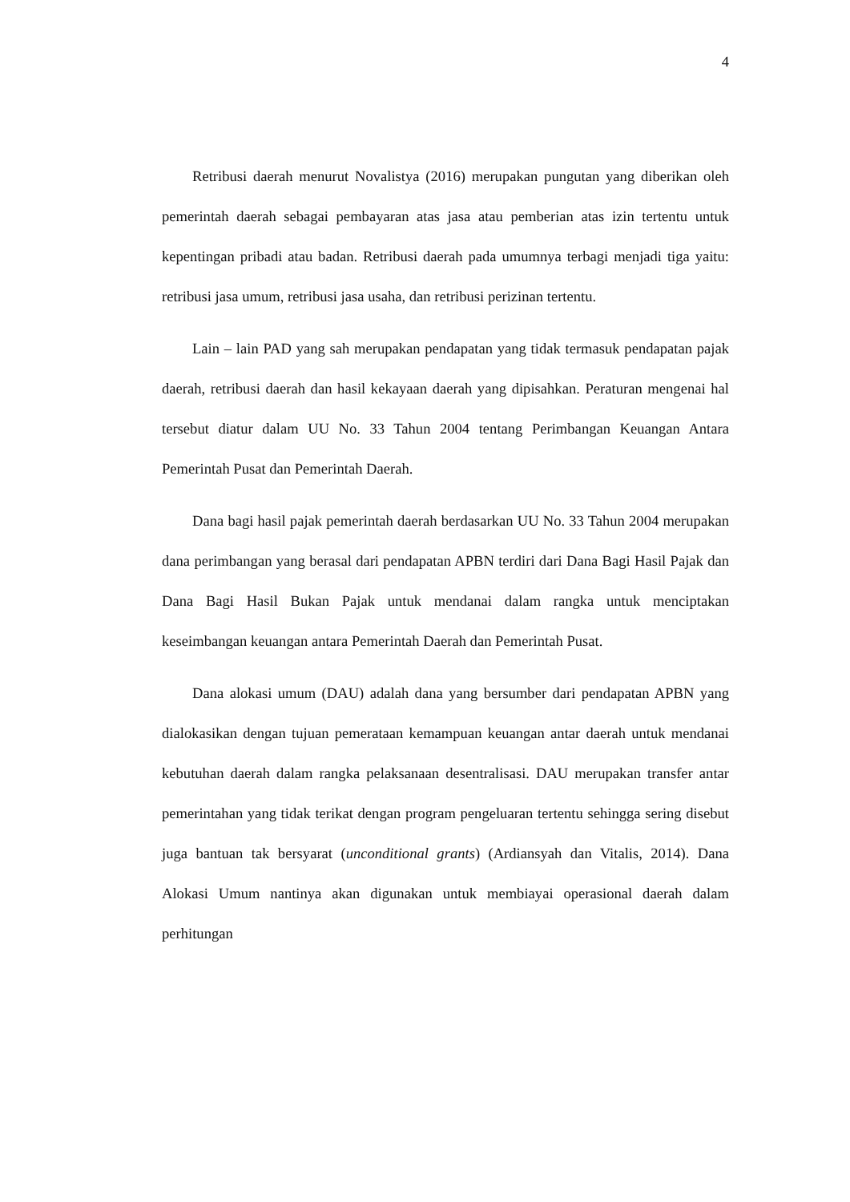4
Retribusi daerah menurut Novalistya (2016) merupakan pungutan yang diberikan oleh pemerintah daerah sebagai pembayaran atas jasa atau pemberian atas izin tertentu untuk kepentingan pribadi atau badan. Retribusi daerah pada umumnya terbagi menjadi tiga yaitu: retribusi jasa umum, retribusi jasa usaha, dan retribusi perizinan tertentu.
Lain – lain PAD yang sah merupakan pendapatan yang tidak termasuk pendapatan pajak daerah, retribusi daerah dan hasil kekayaan daerah yang dipisahkan. Peraturan mengenai hal tersebut diatur dalam UU No. 33 Tahun 2004 tentang Perimbangan Keuangan Antara Pemerintah Pusat dan Pemerintah Daerah.
Dana bagi hasil pajak pemerintah daerah berdasarkan UU No. 33 Tahun 2004 merupakan dana perimbangan yang berasal dari pendapatan APBN terdiri dari Dana Bagi Hasil Pajak dan Dana Bagi Hasil Bukan Pajak untuk mendanai dalam rangka untuk menciptakan keseimbangan keuangan antara Pemerintah Daerah dan Pemerintah Pusat.
Dana alokasi umum (DAU) adalah dana yang bersumber dari pendapatan APBN yang dialokasikan dengan tujuan pemerataan kemampuan keuangan antar daerah untuk mendanai kebutuhan daerah dalam rangka pelaksanaan desentralisasi. DAU merupakan transfer antar pemerintahan yang tidak terikat dengan program pengeluaran tertentu sehingga sering disebut juga bantuan tak bersyarat (unconditional grants) (Ardiansyah dan Vitalis, 2014). Dana Alokasi Umum nantinya akan digunakan untuk membiayai operasional daerah dalam perhitungan